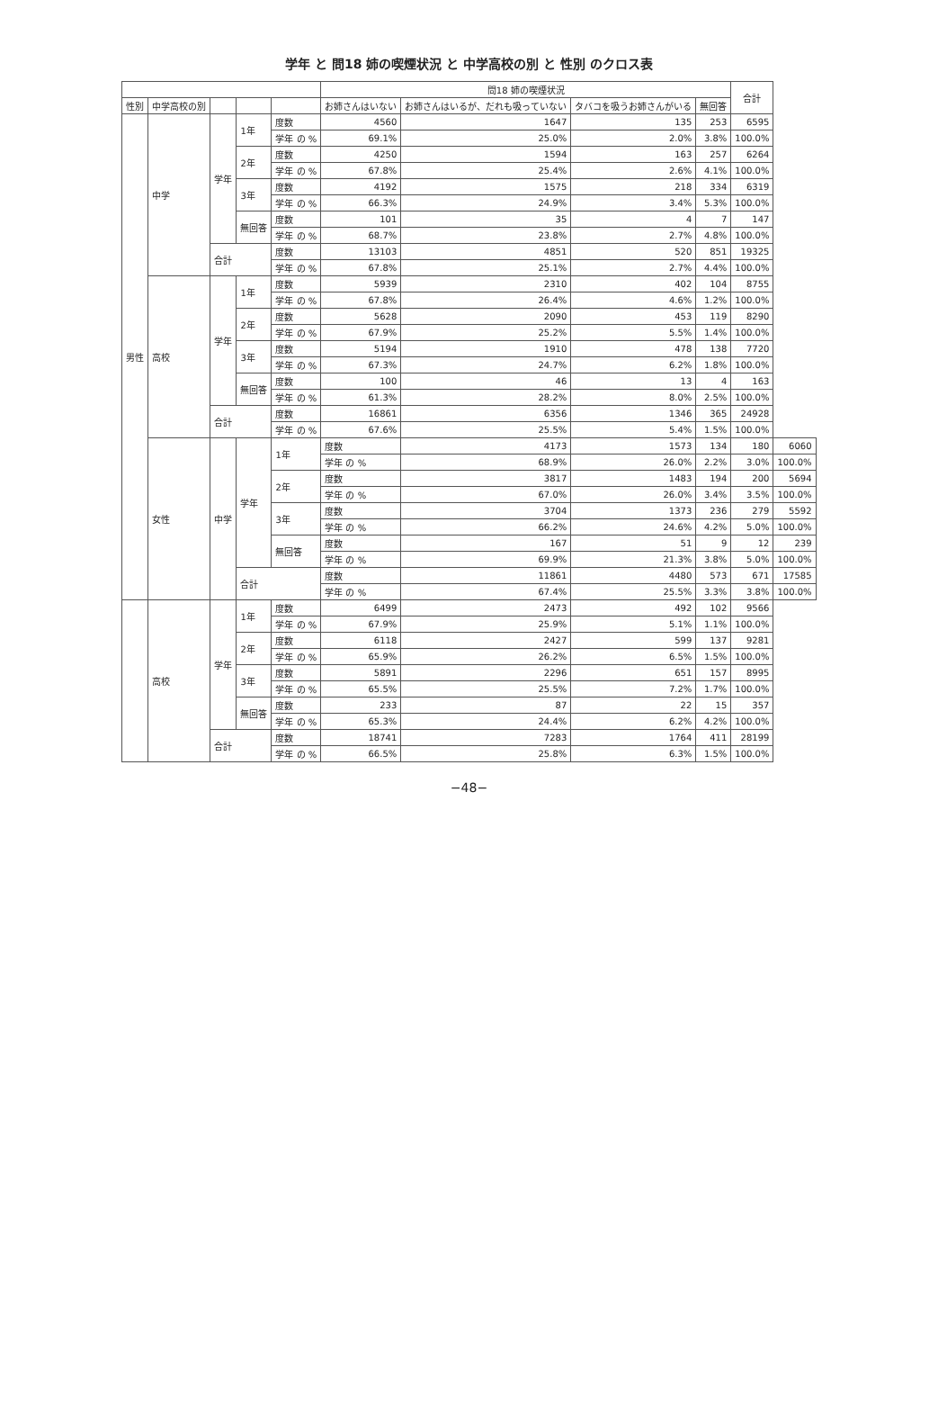学年 と 問18 姉の喫煙状況 と 中学高校の別 と 性別 のクロス表
| | | | | | 問18 姉の喫煙状況 | | | | 合計 | |
| --- | --- | --- | --- | --- | --- | --- | --- | --- | --- | --- |
| 性別 | 中学高校の別 | | | | お姉さんはいない | お姉さんはいるが、だれも吸っていない | タバコを吸うお姉さんがいる | 無回答 | | |
| 男性 | 中学 | 学年 | 1年 | 度数 | 4560 | 1647 | 135 | 253 | 6595 | |
| | | | | 学年 の % | 69.1% | 25.0% | 2.0% | 3.8% | 100.0% | |
| | | | 2年 | 度数 | 4250 | 1594 | 163 | 257 | 6264 | |
| | | | | 学年 の % | 67.8% | 25.4% | 2.6% | 4.1% | 100.0% | |
| | | | 3年 | 度数 | 4192 | 1575 | 218 | 334 | 6319 | |
| | | | | 学年 の % | 66.3% | 24.9% | 3.4% | 5.3% | 100.0% | |
| | | | 無回答 | 度数 | 101 | 35 | 4 | 7 | 147 | |
| | | | | 学年 の % | 68.7% | 23.8% | 2.7% | 4.8% | 100.0% | |
| | | 合計 | | 度数 | 13103 | 4851 | 520 | 851 | 19325 | |
| | | | | 学年 の % | 67.8% | 25.1% | 2.7% | 4.4% | 100.0% | |
| | 高校 | 学年 | 1年 | 度数 | 5939 | 2310 | 402 | 104 | 8755 | |
| | | | | 学年 の % | 67.8% | 26.4% | 4.6% | 1.2% | 100.0% | |
| | | | 2年 | 度数 | 5628 | 2090 | 453 | 119 | 8290 | |
| | | | | 学年 の % | 67.9% | 25.2% | 5.5% | 1.4% | 100.0% | |
| | | | 3年 | 度数 | 5194 | 1910 | 478 | 138 | 7720 | |
| | | | | 学年 の % | 67.3% | 24.7% | 6.2% | 1.8% | 100.0% | |
| | | | 無回答 | 度数 | 100 | 46 | 13 | 4 | 163 | |
| | | | | 学年 の % | 61.3% | 28.2% | 8.0% | 2.5% | 100.0% | |
| | | 合計 | | 度数 | 16861 | 6356 | 1346 | 365 | 24928 | |
| | | | | 学年 の % | 67.6% | 25.5% | 5.4% | 1.5% | 100.0% | |
| | 女性 | 中学 | 学年 | 1年 | 度数 | 4173 | 1573 | 134 | 180 | 6060 |
| | | | | | 学年 の % | 68.9% | 26.0% | 2.2% | 3.0% | 100.0% |
| | | | | 2年 | 度数 | 3817 | 1483 | 194 | 200 | 5694 |
| | | | | | 学年 の % | 67.0% | 26.0% | 3.4% | 3.5% | 100.0% |
| | | | | 3年 | 度数 | 3704 | 1373 | 236 | 279 | 5592 |
| | | | | | 学年 の % | 66.2% | 24.6% | 4.2% | 5.0% | 100.0% |
| | | | | 無回答 | 度数 | 167 | 51 | 9 | 12 | 239 |
| | | | | | 学年 の % | 69.9% | 21.3% | 3.8% | 5.0% | 100.0% |
| | | | 合計 | | 度数 | 11861 | 4480 | 573 | 671 | 17585 |
| | | | | | 学年 の % | 67.4% | 25.5% | 3.3% | 3.8% | 100.0% |
| | 高校 | 学年 | 1年 | 度数 | 6499 | 2473 | 492 | 102 | 9566 | |
| | | | | 学年 の % | 67.9% | 25.9% | 5.1% | 1.1% | 100.0% | |
| | | | 2年 | 度数 | 6118 | 2427 | 599 | 137 | 9281 | |
| | | | | 学年 の % | 65.9% | 26.2% | 6.5% | 1.5% | 100.0% | |
| | | | 3年 | 度数 | 5891 | 2296 | 651 | 157 | 8995 | |
| | | | | 学年 の % | 65.5% | 25.5% | 7.2% | 1.7% | 100.0% | |
| | | | 無回答 | 度数 | 233 | 87 | 22 | 15 | 357 | |
| | | | | 学年 の % | 65.3% | 24.4% | 6.2% | 4.2% | 100.0% | |
| | | 合計 | | 度数 | 18741 | 7283 | 1764 | 411 | 28199 | |
| | | | | 学年 の % | 66.5% | 25.8% | 6.3% | 1.5% | 100.0% | |
−48−